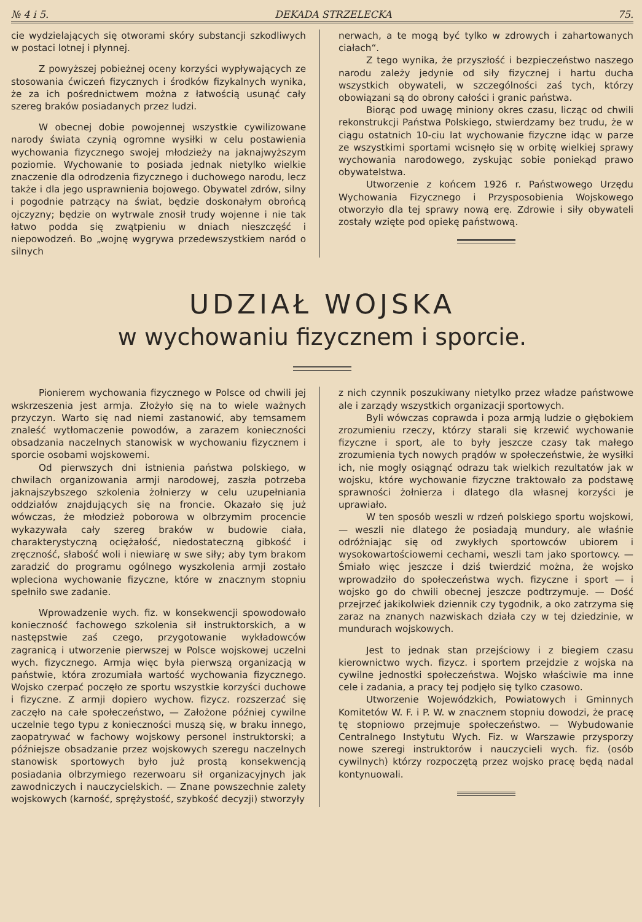№ 4 i 5. DEKADA STRZELECKA 75.
cie wydzielających się otworami skóry substancji szkodliwych w postaci lotnej i płynnej.
Z powyższej pobieżnej oceny korzyści wypływających ze stosowania ćwiczeń fizycznych i środków fizykalnych wynika, że za ich pośrednictwem można z łatwością usunąć cały szereg braków posiadanych przez ludzi.
W obecnej dobie powojennej wszystkie cywilizowane narody świata czynią ogromne wysiłki w celu postawienia wychowania fizycznego swojej młodzieży na jaknajwyższym poziomie. Wychowanie to posiada jednak nietylko wielkie znaczenie dla odrodzenia fizycznego i duchowego narodu, lecz także i dla jego usprawnienia bojowego. Obywatel zdrów, silny i pogodnie patrzący na świat, będzie doskonałym obrońcą ojczyzny; będzie on wytrwale znosił trudy wojenne i nie tak łatwo podda się zwątpieniu w dniach nieszczęść i niepowodzeń. Bo „wojnę wygrywa przedewszystkiem naród o silnych
nerwach, a te mogą być tylko w zdrowych i zahartowanych ciałach“.
Z tego wynika, że przyszłość i bezpieczeństwo naszego narodu zależy jedynie od siły fizycznej i hartu ducha wszystkich obywateli, w szczególności zaś tych, którzy obowiązani są do obrony całości i granic państwa.
Biorąc pod uwagę miniony okres czasu, licząc od chwili rekonstrukcji Państwa Polskiego, stwierdzamy bez trudu, że w ciągu ostatnich 10-ciu lat wychowanie fizyczne idąc w parze ze wszystkimi sportami wcisnęło się w orbitę wielkiej sprawy wychowania narodowego, zyskując sobie poniekąd prawo obywatelstwa.
Utworzenie z końcem 1926 r. Państwowego Urzędu Wychowania Fizycznego i Przysposobienia Wojskowego otworzyło dla tej sprawy nową erę. Zdrowie i siły obywateli zostały wzięte pod opiekę państwową.
UDZIAŁ WOJSKA
w wychowaniu fizycznem i sporcie.
Pionierem wychowania fizycznego w Polsce od chwili jej wskrzeszenia jest armja. Złożyło się na to wiele ważnych przyczyn. Warto się nad niemi zastanowić, aby temsamem znaleść wytłomaczenie powodów, a zarazem konieczności obsadzania naczelnych stanowisk w wychowaniu fizycznem i sporcie osobami wojskowemi.
Od pierwszych dni istnienia państwa polskiego, w chwilach organizowania armji narodowej, zaszła potrzeba jaknajszybszego szkolenia żołnierzy w celu uzupełniania oddziałów znajdujących się na froncie. Okazało się już wówczas, że młodzież poborowa w olbrzymim procencie wykazywała cały szereg braków w budowie ciała, charakterystyczną ociężałość, niedostateczną gibkość i zręczność, słabość woli i niewiarę w swe siły; aby tym brakom zaradzić do programu ogólnego wyszkolenia armji zostało wpleciona wychowanie fizyczne, które w znacznym stopniu spełniło swe zadanie.
Wprowadzenie wych. fiz. w konsekwencji spowodowało konieczność fachowego szkolenia sił instruktorskich, a w następstwie zaś czego, przygotowanie wykładowców zagranicą i utworzenie pierwszej w Polsce wojskowej uczelni wych. fizycznego. Armja więc była pierwszą organizacją w państwie, która zrozumiała wartość wychowania fizycznego. Wojsko czerpać poczęło ze sportu wszystkie korzyści duchowe i fizyczne. Z armji dopiero wychow. fizycz. rozszerzać się zaczęło na całe społeczeństwo, — Założone później cywilne uczelnie tego typu z konieczności muszą się, w braku innego, zaopatrywać w fachowy wojskowy personel instruktorski; a późniejsze obsadzanie przez wojskowych szeregu naczelnych stanowisk sportowych było już prostą konsekwencją posiadania olbrzymiego rezerwoaru sił organizacyjnych jak zawodniczych i nauczycielskich. — Znane powszechnie zalety wojskowych (karność, sprężystość, szybkość decyzji) stworzyły
z nich czynnik poszukiwany nietylko przez władze państwowe ale i zarządy wszystkich organizacji sportowych.
Byli wówczas coprawda i poza armją ludzie o głębokiem zrozumieniu rzeczy, którzy starali się krzewić wychowanie fizyczne i sport, ale to były jeszcze czasy tak małego zrozumienia tych nowych prądów w społeczeństwie, że wysiłki ich, nie mogły osiągnąć odrazu tak wielkich rezultatów jak w wojsku, które wychowanie fizyczne traktowało za podstawę sprawności żołnierza i dlatego dla własnej korzyści je uprawiało.
W ten sposób weszli w rdzeń polskiego sportu wojskowi, — weszli nie dlatego że posiadają mundury, ale właśnie odróżniając się od zwykłych sportowców ubiorem i wysokowartościowemi cechami, weszli tam jako sportowcy. — Śmiało więc jeszcze i dziś twierdzić można, że wojsko wprowadziło do społeczeństwa wych. fizyczne i sport — i wojsko go do chwili obecnej jeszcze podtrzymuje. — Dość przejrzeć jakikolwiek dziennik czy tygodnik, a oko zatrzyma się zaraz na znanych nazwiskach działa czy w tej dziedzinie, w mundurach wojskowych.
Jest to jednak stan przejściowy i z biegiem czasu kierownictwo wych. fizycz. i sportem przejdzie z wojska na cywilne jednostki społeczeństwa. Wojsko właściwie ma inne cele i zadania, a pracy tej podjęło się tylko czasowo.
Utworzenie Wojewódzkich, Powiatowych i Gminnych Komitetów W. F. i P. W. w znacznem stopniu dowodzi, że pracę tę stopniowo przejmuje społeczeństwo. — Wybudowanie Centralnego Instytutu Wych. Fiz. w Warszawie przysporzy nowe szeregi instruktorów i nauczycieli wych. fiz. (osób cywilnych) którzy rozpoczętą przez wojsko pracę będą nadal kontynuowali.